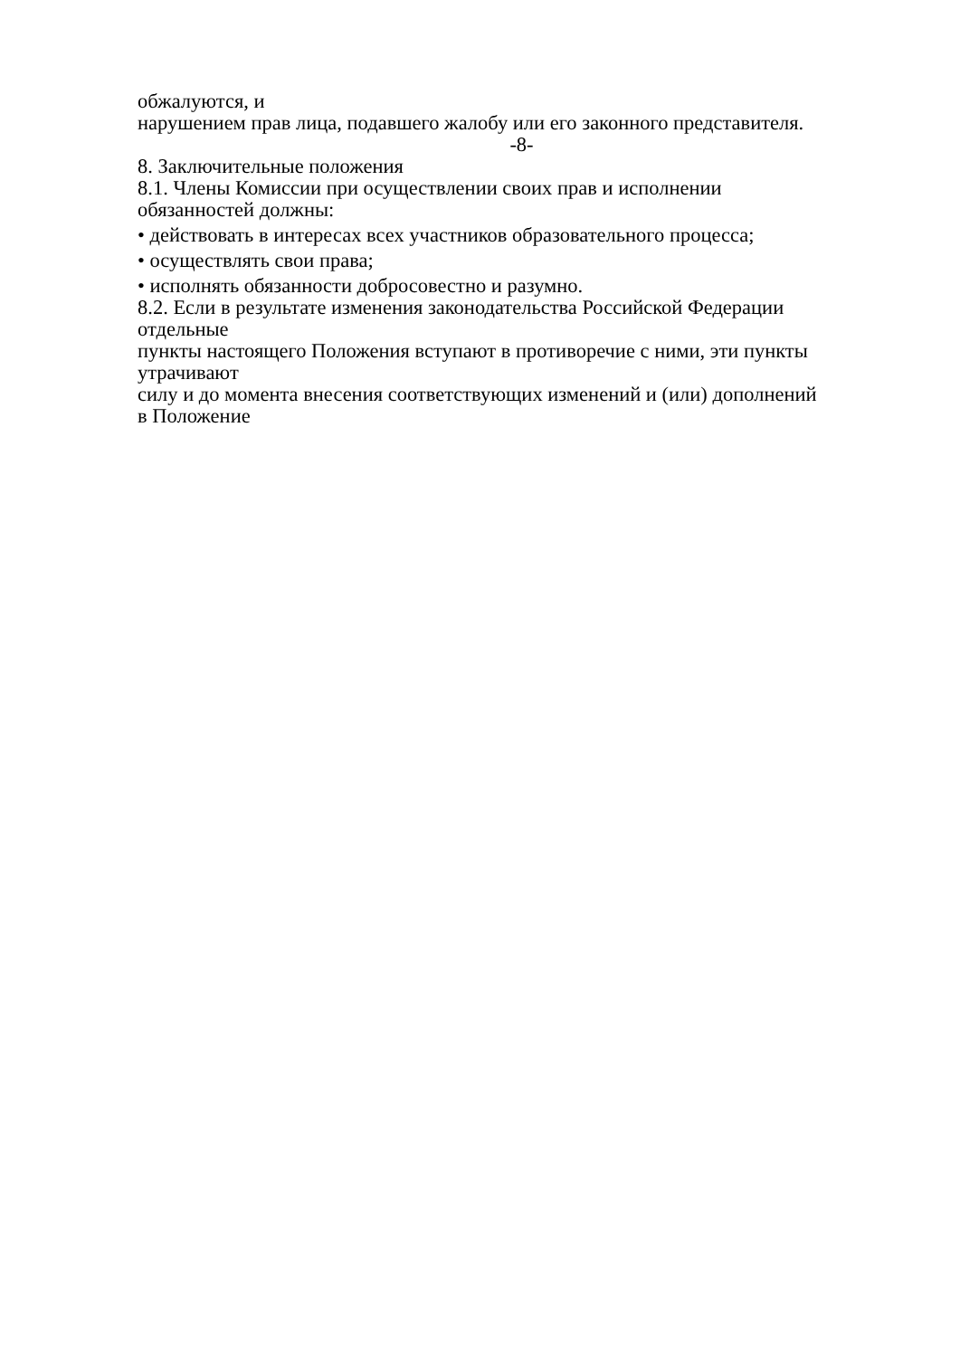обжалуются, и
нарушением прав лица, подавшего жалобу или его законного представителя.
-8-
8. Заключительные положения
8.1. Члены Комиссии при осуществлении своих прав и исполнении
обязанностей должны:
• действовать в интересах всех участников образовательного процесса;
• осуществлять свои права;
• исполнять обязанности добросовестно и разумно.
8.2. Если в результате изменения законодательства Российской Федерации
отдельные
пункты настоящего Положения вступают в противоречие с ними, эти пункты
утрачивают
силу и до момента внесения соответствующих изменений и (или) дополнений
в Положение